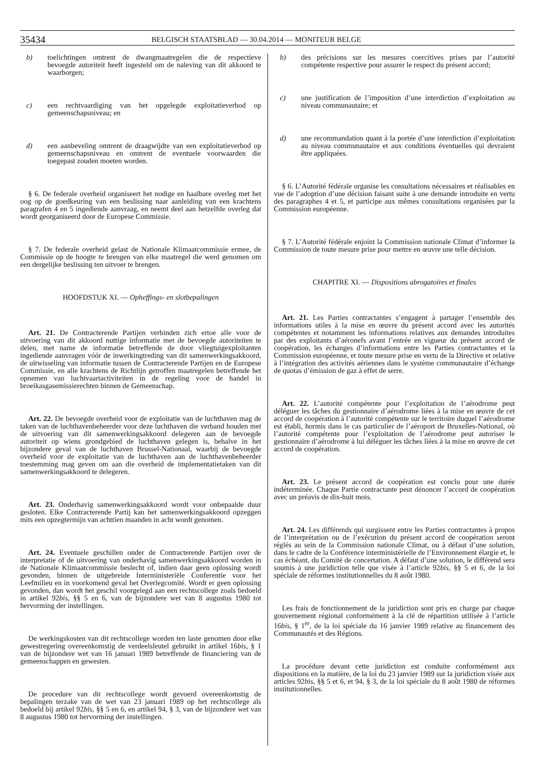35434 BELGISCH STAATSBLAD — 30.04.2014 — MONITEUR BELGE
b) toelichtingen omtrent de dwangmaatregelen die de respectieve bevoegde autoriteit heeft ingesteld om de naleving van dit akkoord te waarborgen;
c) een rechtvaardiging van het opgelegde exploitatieverbod op gemeenschapsniveau; en
d) een aanbeveling omtrent de draagwijdte van een exploitatieverbod op gemeenschapsniveau en omtrent de eventuele voorwaarden die toegepast zouden moeten worden.
§ 6. De federale overheid organiseert het nodige en haalbare overleg met het oog op de goedkeuring van een beslissing naar aanleiding van een krachtens paragrafen 4 en 5 ingediende aanvraag, en neemt deel aan hetzelfde overleg dat wordt georganiseerd door de Europese Commissie.
§ 7. De federale overheid gelast de Nationale Klimaatcommissie ermee, de Commissie op de hoogte te brengen van elke maatregel die werd genomen om een dergelijke beslissing ten uitvoer te brengen.
HOOFDSTUK XI. — Opheffings- en slotbepalingen
Art. 21. De Contracterende Partijen verbinden zich ertoe alle voor de uitvoering van dit akkoord nuttige informatie met de bevoegde autoriteiten te delen, met name de informatie betreffende de door vliegtuigexploitanten ingediende aanvragen vóór de inwerkingtreding van dit samenwerkingsakkoord, de uitwisseling van informatie tussen de Contracterende Partijen en de Europese Commissie, en alle krachtens de Richtlijn getroffen maatregelen betreffende het opnemen van luchtvaartactiviteiten in de regeling voor de handel in broeikasgasemissierechten binnen de Gemeenschap.
Art. 22. De bevoegde overheid voor de exploitatie van de luchthaven mag de taken van de luchthavenbeheerder voor deze luchthaven die verband houden met de uitvoering van dit samenwerkingsakkoord delegeren aan de bevoegde autoriteit op wiens grondgebied de luchthaven gelegen is, behalve in het bijzondere geval van de luchthaven Brussel-Nationaal, waarbij de bevoegde overheid voor de exploitatie van de luchthaven aan de luchthavenbeheerder toestemming mag geven om aan die overheid de implementatietaken van dit samenwerkingsakkoord te delegeren.
Art. 23. Onderhavig samenwerkingsakkoord wordt voor onbepaalde duur gesloten. Elke Contracterende Partij kan het samenwerkingsakkoord opzeggen mits een opzegtermijn van achttien maanden in acht wordt genomen.
Art. 24. Eventuele geschillen onder de Contracterende Partijen over de interpretatie of de uitvoering van onderhavig samenwerkingsakkoord worden in de Nationale Klimaatcommissie beslecht of, indien daar geen oplossing wordt gevonden, binnen de uitgebreide Interministeriële Conferentie voor het Leefmilieu en in voorkomend geval het Overlegcomité. Wordt er geen oplossing gevonden, dan wordt het geschil voorgelegd aan een rechtscollege zoals bedoeld in artikel 92bis, §§ 5 en 6, van de bijzondere wet van 8 augustus 1980 tot hervorming der instellingen.
De werkingskosten van dit rechtscollege worden ten laste genomen door elke gewestregering overeenkomstig de verdeelsleutel gebruikt in artikel 16bis, § 1 van de bijzondere wet van 16 januari 1989 betreffende de financiering van de gemeenschappen en gewesten.
De procedure van dit rechtscollege wordt gevoerd overeenkomstig de bepalingen terzake van de wet van 23 januari 1989 op het rechtscollege als bedoeld bij artikel 92bis, §§ 5 en 6, en artikel 94, § 3, van de bijzondere wet van 8 augustus 1980 tot hervorming der instellingen.
b) des précisions sur les mesures coercitives prises par l’autorité compétente respective pour assurer le respect du présent accord;
c) une justification de l’imposition d’une interdiction d’exploitation au niveau communautaire; et
d) une recommandation quant à la portée d’une interdiction d’exploitation au niveau communautaire et aux conditions éventuelles qui devraient être appliquées.
§ 6. L’Autorité fédérale organise les consultations nécessaires et réalisables en vue de l’adoption d’une décision faisant suite à une demande introduite en vertu des paragraphes 4 et 5, et participe aux mêmes consultations organisées par la Commission européenne.
§ 7. L’Autorité fédérale enjoint la Commission nationale Climat d’informer la Commission de toute mesure prise pour mettre en œuvre une telle décision.
CHAPITRE XI. — Dispositions abrogatoires et finales
Art. 21. Les Parties contractantes s’engagent à partager l’ensemble des informations utiles à la mise en œuvre du présent accord avec les autorités compétentes et notamment les informations relatives aux demandes introduites par des exploitants d’aéronefs avant l’entrée en vigueur du présent accord de coopération, les échanges d’informations entre les Parties contractantes et la Commission européenne, et toute mesure prise en vertu de la Directive et relative à l’intégration des activités aériennes dans le système communautaire d’échange de quotas d’émission de gaz à effet de serre.
Art. 22. L’autorité compétente pour l’exploitation de l’aérodrome peut déléguer les tâches du gestionnaire d’aérodrome liées à la mise en œuvre de cet accord de coopération à l’autorité compétente sur le territoire duquel l’aérodrome est établi, hormis dans le cas particulier de l’aéroport de Bruxelles-National, où l’autorité compétente pour l’exploitation de l’aérodrome peut autoriser le gestionnaire d’aérodrome à lui déléguer les tâches liées à la mise en œuvre de cet accord de coopération.
Art. 23. Le présent accord de coopération est conclu pour une durée indéterminée. Chaque Partie contractante peut dénoncer l’accord de coopération avec un préavis de dix-huit mois.
Art. 24. Les différends qui surgissent entre les Parties contractantes à propos de l’interprétation ou de l’exécution du présent accord de coopération seront réglés au sein de la Commission nationale Climat, ou à défaut d’une solution, dans le cadre de la Conférence interministérielle de l’Environnement élargie et, le cas échéant, du Comité de concertation. A défaut d’une solution, le différend sera soumis à une juridiction telle que visée à l’article 92bis, §§ 5 et 6, de la loi spéciale de réformes institutionnelles du 8 août 1980.
Les frais de fonctionnement de la juridiction sont pris en charge par chaque gouvernement régional conformément à la clé de répartition utilisée à l’article 16bis, § 1<sup>er</sup>, de la loi spéciale du 16 janvier 1989 relative au financement des Communautés et des Régions.
La procédure devant cette juridiction est conduite conformément aux dispositions en la matière, de la loi du 23 janvier 1989 sur la juridiction visée aux articles 92bis, §§ 5 et 6, et 94, § 3, de la loi spéciale du 8 août 1980 de réformes institutionnelles.